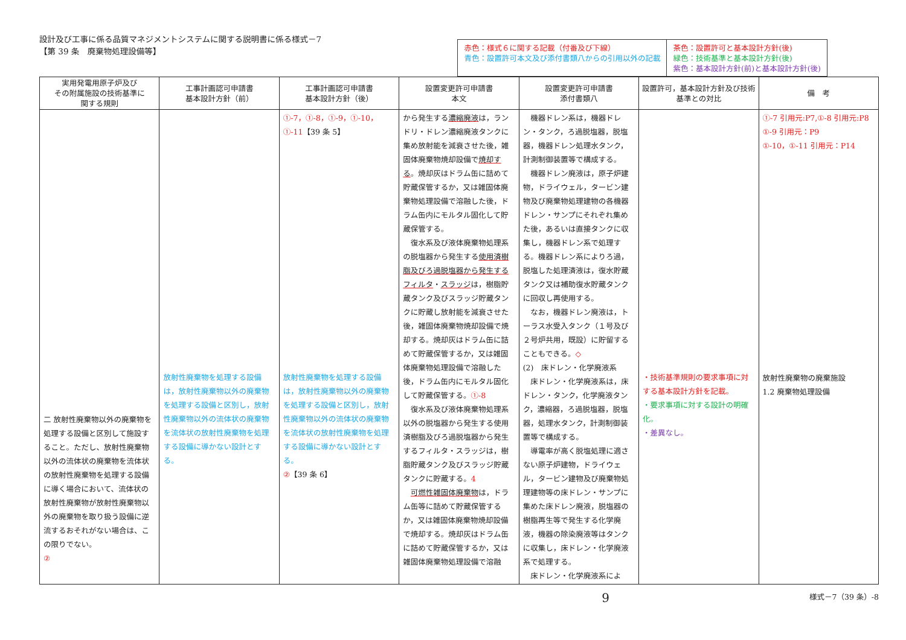設計及び工事に係る品質マネジメントシステムに関する説明書に係る様式－7
【第 39 条　廃棄物処理設備等】
赤色：様式６に関する記載（付番及び下線）
青色：設置許可本文及び添付書類八からの引用以外の記載
茶色：設置許可と基本設計方針(後)
緑色：技術基準と基本設計方針(後)
紫色：基本設計方針(前)と基本設計方針(後)
| 実用発電用原子炉及び その附属施設の技術基準に 関する規則 | 工事計画認可申請書 基本設計方針（前） | 工事計画認可申請書 基本設計方針（後） | 設置変更許可申請書 本文 | 設置変更許可申請書 添付書類八 | 設置許可，基本設計方針及び技術基準との対比 | 備 考 |
| --- | --- | --- | --- | --- | --- | --- |
| 二 放射性廃棄物以外の廃棄物を処理する設備と区別して施設すること。ただし、放射性廃棄物以外の流体状の廃棄物を流体状の放射性廃棄物を処理する設備に導く場合において、流体状の放射性廃棄物が放射性廃棄物以外の廃棄物を取り扱う設備に逆流するおそれがない場合は、この限りでない。 ② | 放射性廃棄物を処理する設備は，放射性廃棄物以外の廃棄物を処理する設備と区別し，放射性廃棄物以外の流体状の廃棄物を流体状の放射性廃棄物を処理する設備に導かない設計とする。 | ①-7，①-8，①-9，①-10，①-11 【39 条 5】 放射性廃棄物を処理する設備は，放射性廃棄物以外の廃棄物を処理する設備と区別し，放射性廃棄物以外の流体状の廃棄物を流体状の放射性廃棄物を処理する設備に導かない設計とする。 ② 【39 条 6】 | から発生する 濃縮廃液 は，ランドリ・ドレン濃縮廃液タンクに集め放射能を減衰させた後，雑固体廃棄物焼却設備で 焼却する 。焼却灰はドラム缶に詰めて貯蔵保管するか，又は雑固体廃棄物処理設備で溶融した後，ドラム缶内にモルタル固化して貯蔵保管する。 復水系及び液体廃棄物処理系の脱塩器から発生する 使用済樹脂及びろ過脱塩器から発生するフィルタ ・ スラッジ は，樹脂貯蔵タンク及びスラッジ貯蔵タンクに貯蔵し放射能を減衰させた後，雑固体廃棄物焼却設備で焼却する。焼却灰はドラム缶に詰めて貯蔵保管するか，又は雑固体廃棄物処理設備で溶融した後，ドラム缶内にモルタル固化して貯蔵保管する。 ①-8 復水系及び液体廃棄物処理系以外の脱塩器から発生する使用済樹脂及びろ過脱塩器から発生するフィルタ・スラッジは，樹脂貯蔵タンク及びスラッジ貯蔵タンクに貯蔵する。 4 可燃性雑固体廃棄物 は，ドラム缶等に詰めて貯蔵保管するか，又は雑固体廃棄物焼却設備で焼却する。焼却灰はドラム缶に詰めて貯蔵保管するか，又は雑固体廃棄物処理設備で溶融 | 機器ドレン系は，機器ドレン・タンク，ろ過脱塩器，脱塩器，機器ドレン処理水タンク，計測制御装置等で構成する。 機器ドレン廃液は，原子炉建物，ドライウェル，タービン建物及び廃棄物処理建物の各機器ドレン・サンプにそれぞれ集めた後，あるいは直接タンクに収集し，機器ドレン系で処理する。機器ドレン系によりろ過，脱塩した処理済液は，復水貯蔵タンク又は補助復水貯蔵タンクに回収し再使用する。 なお，機器ドレン廃液は，トーラス水受入タンク（１号及び２号炉共用，既設）に貯留することもできる。 ◇ (2) 床ドレン・化学廃液系 床ドレン・化学廃液系は，床ドレン・タンク，化学廃液タンク，濃縮器，ろ過脱塩器，脱塩器，処理水タンク，計測制御装置等で構成する。 導電率が高く脱塩処理に適さない原子炉建物，ドライウェル，タービン建物及び廃棄物処理建物等の床ドレン・サンプに集めた床ドレン廃液，脱塩器の樹脂再生等で発生する化学廃液，機器の除染廃液等はタンクに収集し，床ドレン・化学廃液系で処理する。 床ドレン・化学廃液系によ | ・技術基準規則の要求事項に対する基本設計方針を記載。 ・要求事項に対する設計の明確化。 ・差異なし。 | ①-7 引用元:P7,①-8 引用元:P8 ①-9 引用元：P9 ①-10，①-11 引用元：P14 放射性廃棄物の廃棄施設 1.2 廃棄物処理設備 |
9 様式－7（39 条）-8